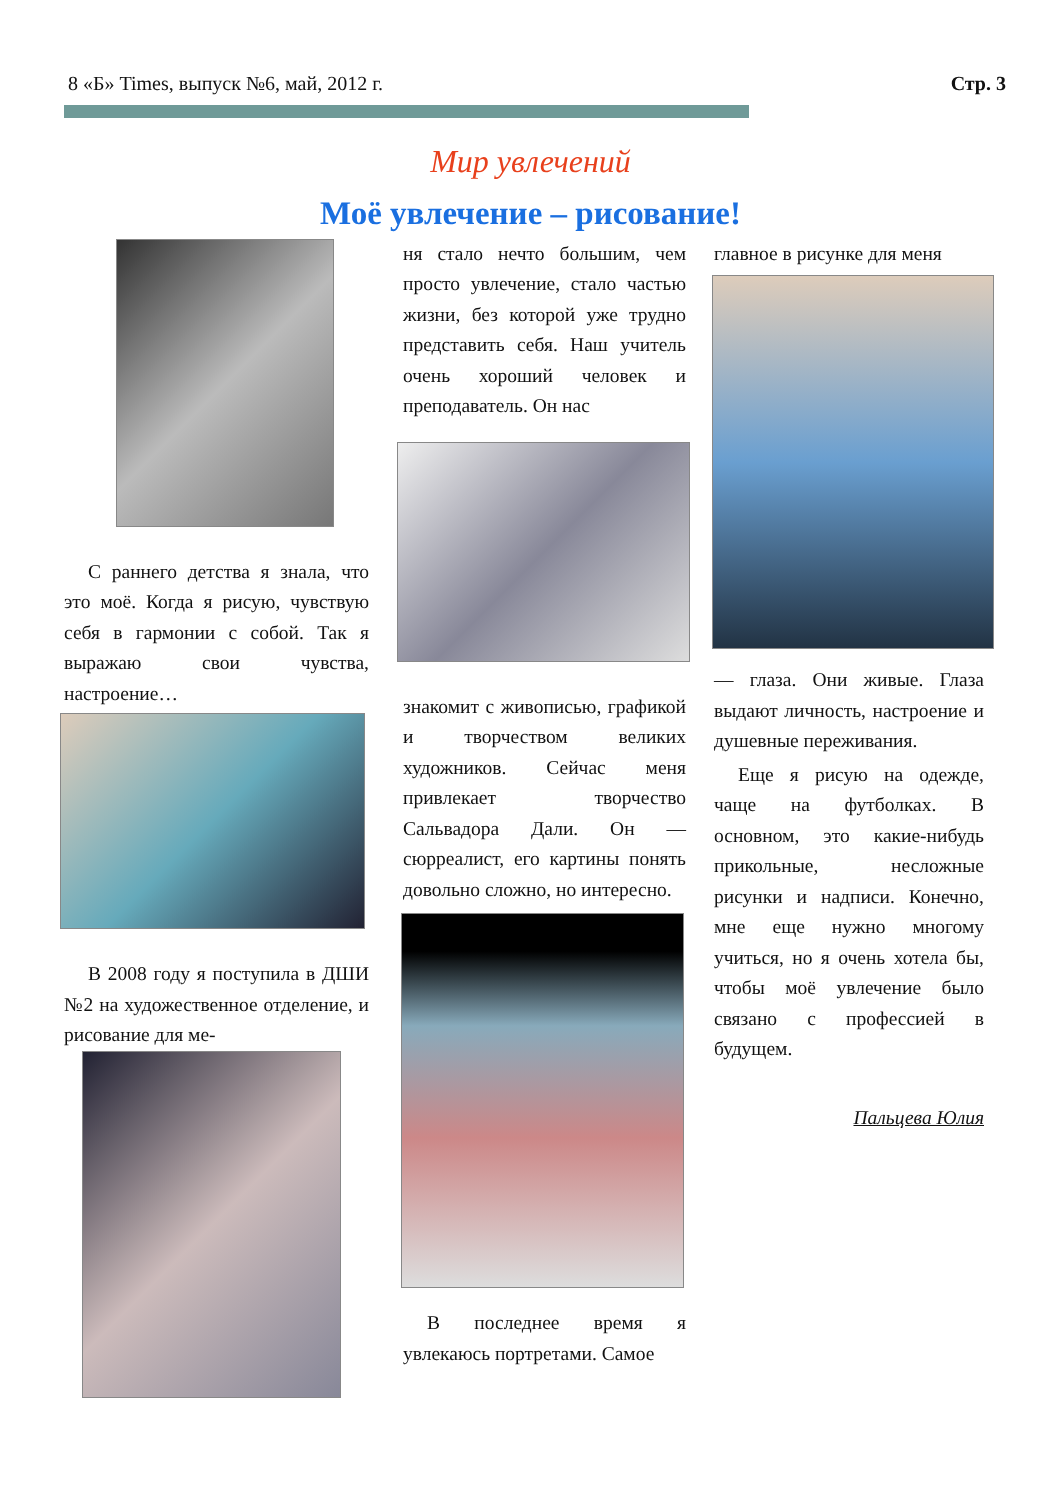8 «Б» Times, выпуск №6, май, 2012 г. Стр. 3
Мир увлечений
Моё увлечение – рисование!
С раннего детства я знала, что это моё. Когда я рисую, чувствую себя в гармонии с собой. Так я выражаю свои чувства, настроение…
В 2008 году я поступила в ДШИ №2 на художественное отделение, и рисование для ме-
ня стало нечто большим, чем просто увлечение, стало частью жизни, без которой уже трудно представить себя. Наш учитель очень хороший человек и преподаватель. Он нас
знакомит с живописью, графикой и творчеством великих художников. Сейчас меня привлекает творчество Сальвадора Дали. Он — сюрреалист, его картины понять довольно сложно, но интересно.
В последнее время я увлекаюсь портретами. Самое
главное в рисунке для меня
— глаза. Они живые. Глаза выдают личность, настроение и душевные переживания.
Еще я рисую на одежде, чаще на футболках. В основном, это какие-нибудь прикольные, несложные рисунки и надписи. Конечно, мне еще нужно многому учиться, но я очень хотела бы, чтобы моё увлечение было связано с профессией в будущем.
Пальцева Юлия